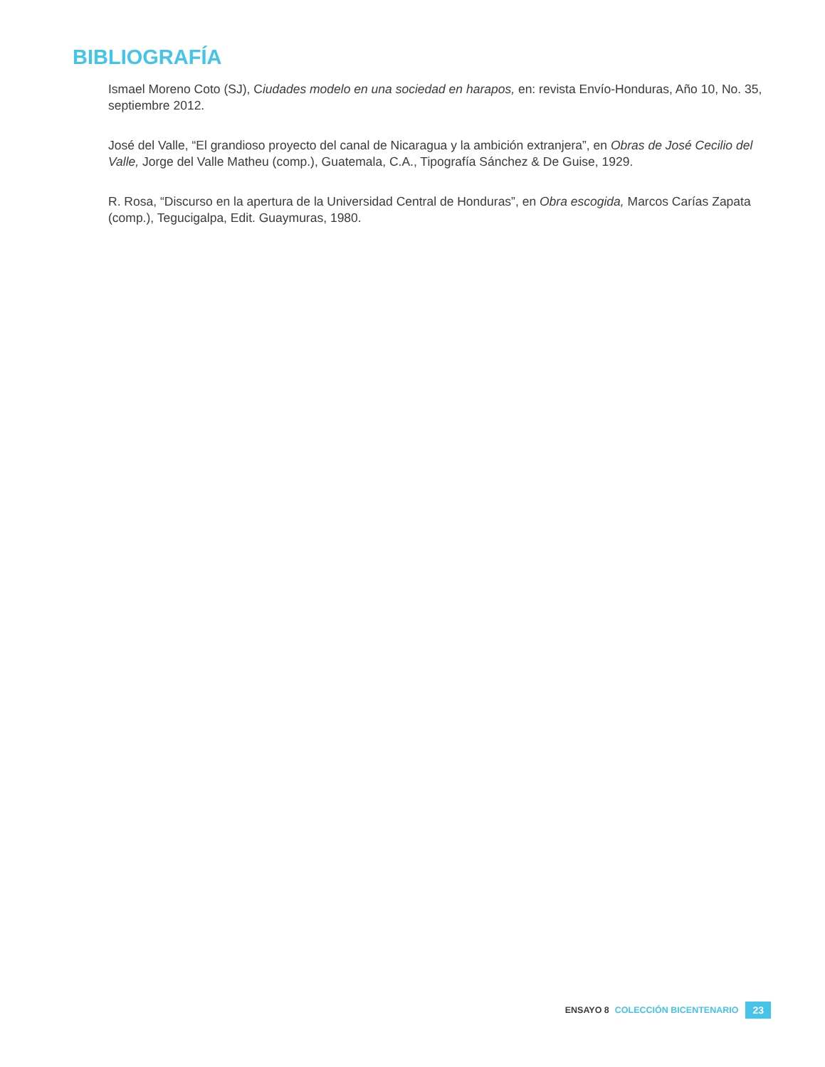BIBLIOGRAFÍA
Ismael Moreno Coto (SJ), Ciudades modelo en una sociedad en harapos, en: revista Envío-Honduras, Año 10, No. 35, septiembre 2012.
José del Valle, “El grandioso proyecto del canal de Nicaragua y la ambición extranjera”, en Obras de José Cecilio del Valle, Jorge del Valle Matheu (comp.), Guatemala, C.A., Tipografía Sánchez & De Guise, 1929.
R. Rosa, “Discurso en la apertura de la Universidad Central de Honduras”, en Obra escogida, Marcos Carías Zapata (comp.), Tegucigalpa, Edit. Guaymuras, 1980.
ENSAYO 8 COLECCIÓN BICENTENARIO 23